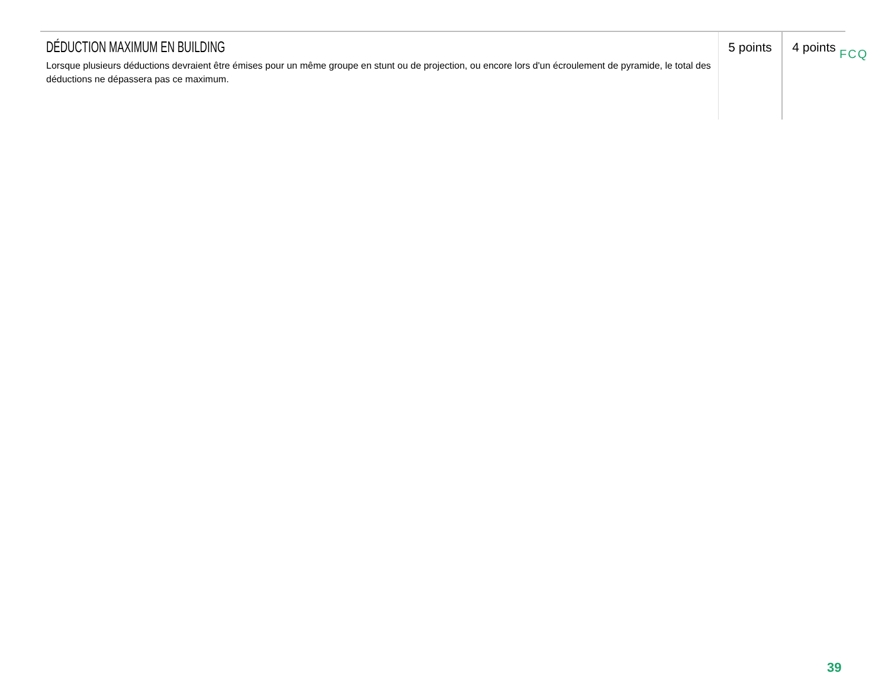| DÉDUCTION MAXIMUM EN BUILDING Lorsque plusieurs déductions devraient être émises pour un même groupe en stunt ou de projection, ou encore lors d'un écroulement de pyramide, le total des déductions ne dépassera pas ce maximum. | 5 points | 4 points |
FCQ
39